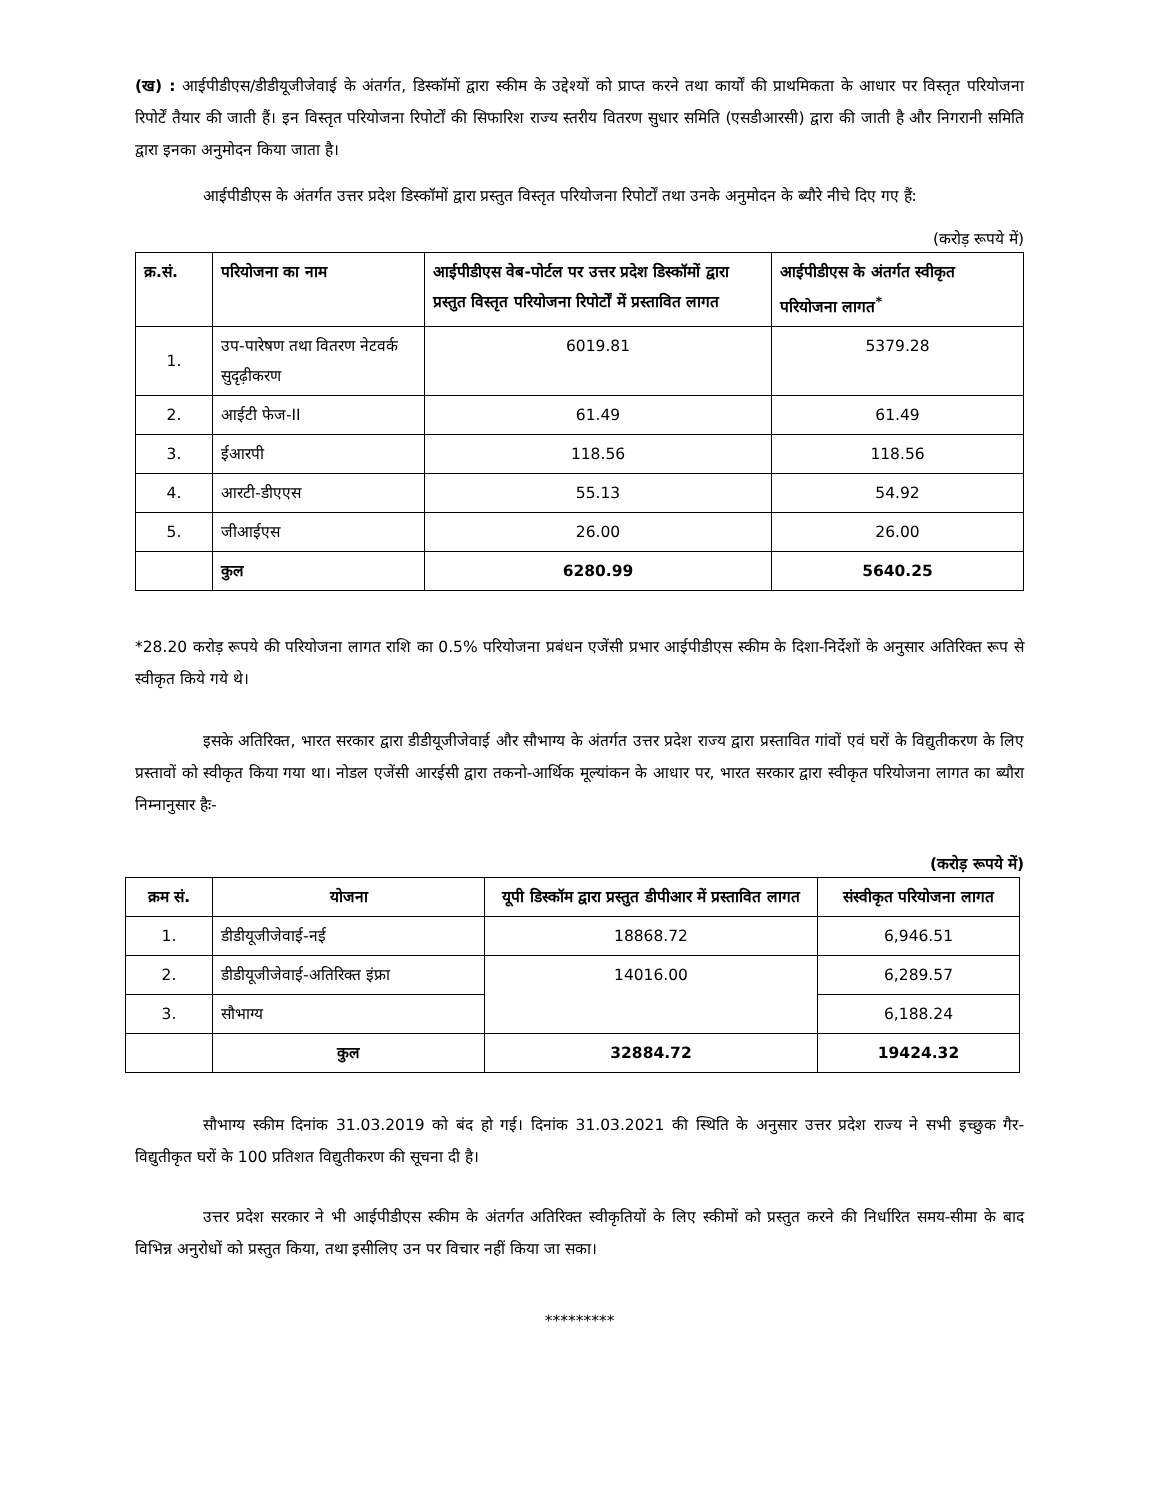(ख) : आईपीडीएस/डीडीयूजीजेवाई के अंतर्गत, डिस्कॉमों द्वारा स्कीम के उद्देश्यों को प्राप्त करने तथा कार्यों की प्राथमिकता के आधार पर विस्तृत परियोजना रिपोर्टें तैयार की जाती हैं। इन विस्तृत परियोजना रिपोर्टों की सिफारिश राज्य स्तरीय वितरण सुधार समिति (एसडीआरसी) द्वारा की जाती है और निगरानी समिति द्वारा इनका अनुमोदन किया जाता है।
आईपीडीएस के अंतर्गत उत्तर प्रदेश डिस्कॉमों द्वारा प्रस्तुत विस्तृत परियोजना रिपोर्टों तथा उनके अनुमोदन के ब्यौरे नीचे दिए गए हैं:
(करोड़ रूपये में)
| क्र.सं. | परियोजना का नाम | आईपीडीएस वेब-पोर्टल पर उत्तर प्रदेश डिस्कॉमों द्वारा प्रस्तुत विस्तृत परियोजना रिपोर्टों में प्रस्तावित लागत | आईपीडीएस के अंतर्गत स्वीकृत परियोजना लागत<sup>*</sup> |
| --- | --- | --- | --- |
| 1. | उप-पारेषण तथा वितरण नेटवर्क सुदृढ़ीकरण | 6019.81 | 5379.28 |
| 2. | आईटी फेज-II | 61.49 | 61.49 |
| 3. | ईआरपी | 118.56 | 118.56 |
| 4. | आरटी-डीएएस | 55.13 | 54.92 |
| 5. | जीआईएस | 26.00 | 26.00 |
| | कुल | 6280.99 | 5640.25 |
*28.20 करोड़ रूपये की परियोजना लागत राशि का 0.5% परियोजना प्रबंधन एजेंसी प्रभार आईपीडीएस स्कीम के दिशा-निर्देशों के अनुसार अतिरिक्त रूप से स्वीकृत किये गये थे।
इसके अतिरिक्त, भारत सरकार द्वारा डीडीयूजीजेवाई और सौभाग्य के अंतर्गत उत्तर प्रदेश राज्य द्वारा प्रस्तावित गांवों एवं घरों के विद्युतीकरण के लिए प्रस्तावों को स्वीकृत किया गया था। नोडल एजेंसी आरईसी द्वारा तकनो-आर्थिक मूल्यांकन के आधार पर, भारत सरकार द्वारा स्वीकृत परियोजना लागत का ब्यौरा निम्नानुसार हैः-
(करोड़ रूपये में)
| क्रम सं. | योजना | यूपी डिस्कॉम द्वारा प्रस्तुत डीपीआर में प्रस्तावित लागत | संस्वीकृत परियोजना लागत |
| --- | --- | --- | --- |
| 1. | डीडीयूजीजेवाई-नई | 18868.72 | 6,946.51 |
| 2. | डीडीयूजीजेवाई-अतिरिक्त इंफ्रा | 14016.00 | 6,289.57 |
| 3. | सौभाग्य | | 6,188.24 |
| | कुल | 32884.72 | 19424.32 |
सौभाग्य स्कीम दिनांक 31.03.2019 को बंद हो गई। दिनांक 31.03.2021 की स्थिति के अनुसार उत्तर प्रदेश राज्य ने सभी इच्छुक गैर-विद्युतीकृत घरों के 100 प्रतिशत विद्युतीकरण की सूचना दी है।
उत्तर प्रदेश सरकार ने भी आईपीडीएस स्कीम के अंतर्गत अतिरिक्त स्वीकृतियों के लिए स्कीमों को प्रस्तुत करने की निर्धारित समय-सीमा के बाद विभिन्न अनुरोधों को प्रस्तुत किया, तथा इसीलिए उन पर विचार नहीं किया जा सका।
*********